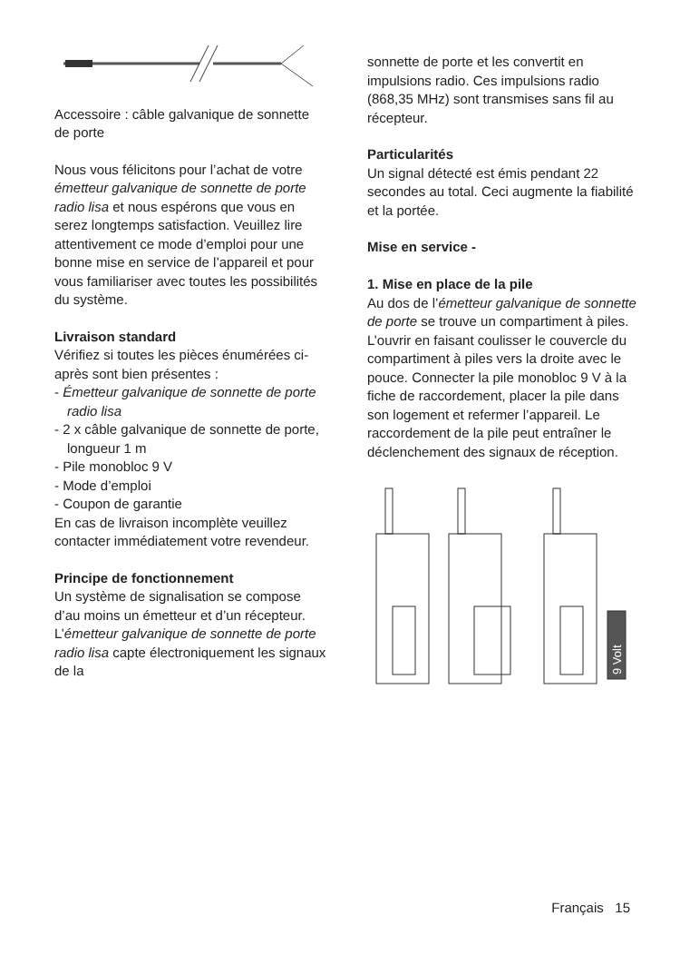Accessoire : câble galvanique de sonnette de porte
Nous vous félicitons pour l’achat de votre émetteur galvanique de sonnette de porte radio lisa et nous espérons que vous en serez longtemps satisfaction. Veuillez lire attentivement ce mode d’emploi pour une bonne mise en service de l’appareil et pour vous familiariser avec toutes les possibilités du système.
Livraison standard
Vérifiez si toutes les pièces énumérées ci-après sont bien présentes :
- Émetteur galvanique de sonnette de porte radio lisa
- 2 x câble galvanique de sonnette de porte, longueur 1 m
- Pile monobloc 9 V
- Mode d’emploi
- Coupon de garantie
En cas de livraison incomplète veuillez contacter immédiatement votre revendeur.
Principe de fonctionnement
Un système de signalisation se compose d’au moins un émetteur et d’un récepteur. L’émetteur galvanique de sonnette de porte radio lisa capte électroniquement les signaux de la
sonnette de porte et les convertit en impulsions radio. Ces impulsions radio (868,35 MHz) sont transmises sans fil au récepteur.
Particularités
Un signal détecté est émis pendant 22 secondes au total. Ceci augmente la fiabilité et la portée.
Mise en service -
1. Mise en place de la pile
Au dos de l’émetteur galvanique de sonnette de porte se trouve un compartiment à piles. L’ouvrir en faisant coulisser le couvercle du compartiment à piles vers la droite avec le pouce. Connecter la pile monobloc 9 V à la fiche de raccordement, placer la pile dans son logement et refermer l’appareil. Le raccordement de la pile peut entraîner le déclenchement des signaux de réception.
9 Volt
Français 15